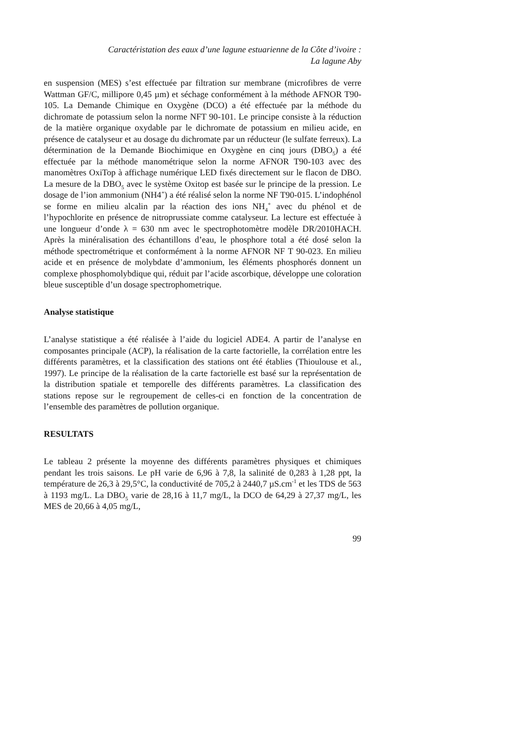Caractéristation des eaux d’une lagune estuarienne de la Côte d’ivoire :
La lagune Aby
en suspension (MES) s’est effectuée par filtration sur membrane (microfibres de verre Wattman GF/C, millipore 0,45 µm) et séchage conformément à la méthode AFNOR T90-105. La Demande Chimique en Oxygène (DCO) a été effectuée par la méthode du dichromate de potassium selon la norme NFT 90-101. Le principe consiste à la réduction de la matière organique oxydable par le dichromate de potassium en milieu acide, en présence de catalyseur et au dosage du dichromate par un réducteur (le sulfate ferreux). La détermination de la Demande Biochimique en Oxygène en cinq jours (DBO<sub>5</sub>) a été effectuée par la méthode manométrique selon la norme AFNOR T90-103 avec des manomètres OxiTop à affichage numérique LED fixés directement sur le flacon de DBO. La mesure de la DBO<sub>5</sub> avec le système Oxitop est basée sur le principe de la pression. Le dosage de l’ion ammonium (NH4<sup>+</sup>) a été réalisé selon la norme NF T90-015. L’indophénol se forme en milieu alcalin par la réaction des ions NH<sub>4</sub><sup>+</sup> avec du phénol et de l’hypochlorite en présence de nitroprussiate comme catalyseur. La lecture est effectuée à une longueur d’onde λ = 630 nm avec le spectrophotomètre modèle DR/2010HACH. Après la minéralisation des échantillons d’eau, le phosphore total a été dosé selon la méthode spectrométrique et conformément à la norme AFNOR NF T 90-023. En milieu acide et en présence de molybdate d’ammonium, les éléments phosphorés donnent un complexe phosphomolybdique qui, réduit par l’acide ascorbique, développe une coloration bleue susceptible d’un dosage spectrophometrique.
Analyse statistique
L’analyse statistique a été réalisée à l’aide du logiciel ADE4. A partir de l’analyse en composantes principale (ACP), la réalisation de la carte factorielle, la corrélation entre les différents paramètres, et la classification des stations ont été établies (Thioulouse et al., 1997). Le principe de la réalisation de la carte factorielle est basé sur la représentation de la distribution spatiale et temporelle des différents paramètres. La classification des stations repose sur le regroupement de celles-ci en fonction de la concentration de l’ensemble des paramètres de pollution organique.
RESULTATS
Le tableau 2 présente la moyenne des différents paramètres physiques et chimiques pendant les trois saisons. Le pH varie de 6,96 à 7,8, la salinité de 0,283 à 1,28 ppt, la température de 26,3 à 29,5°C, la conductivité de 705,2 à 2440,7 µS.cm<sup>-1</sup> et les TDS de 563 à 1193 mg/L. La DBO<sub>5</sub> varie de 28,16 à 11,7 mg/L, la DCO de 64,29 à 27,37 mg/L, les MES de 20,66 à 4,05 mg/L,
99